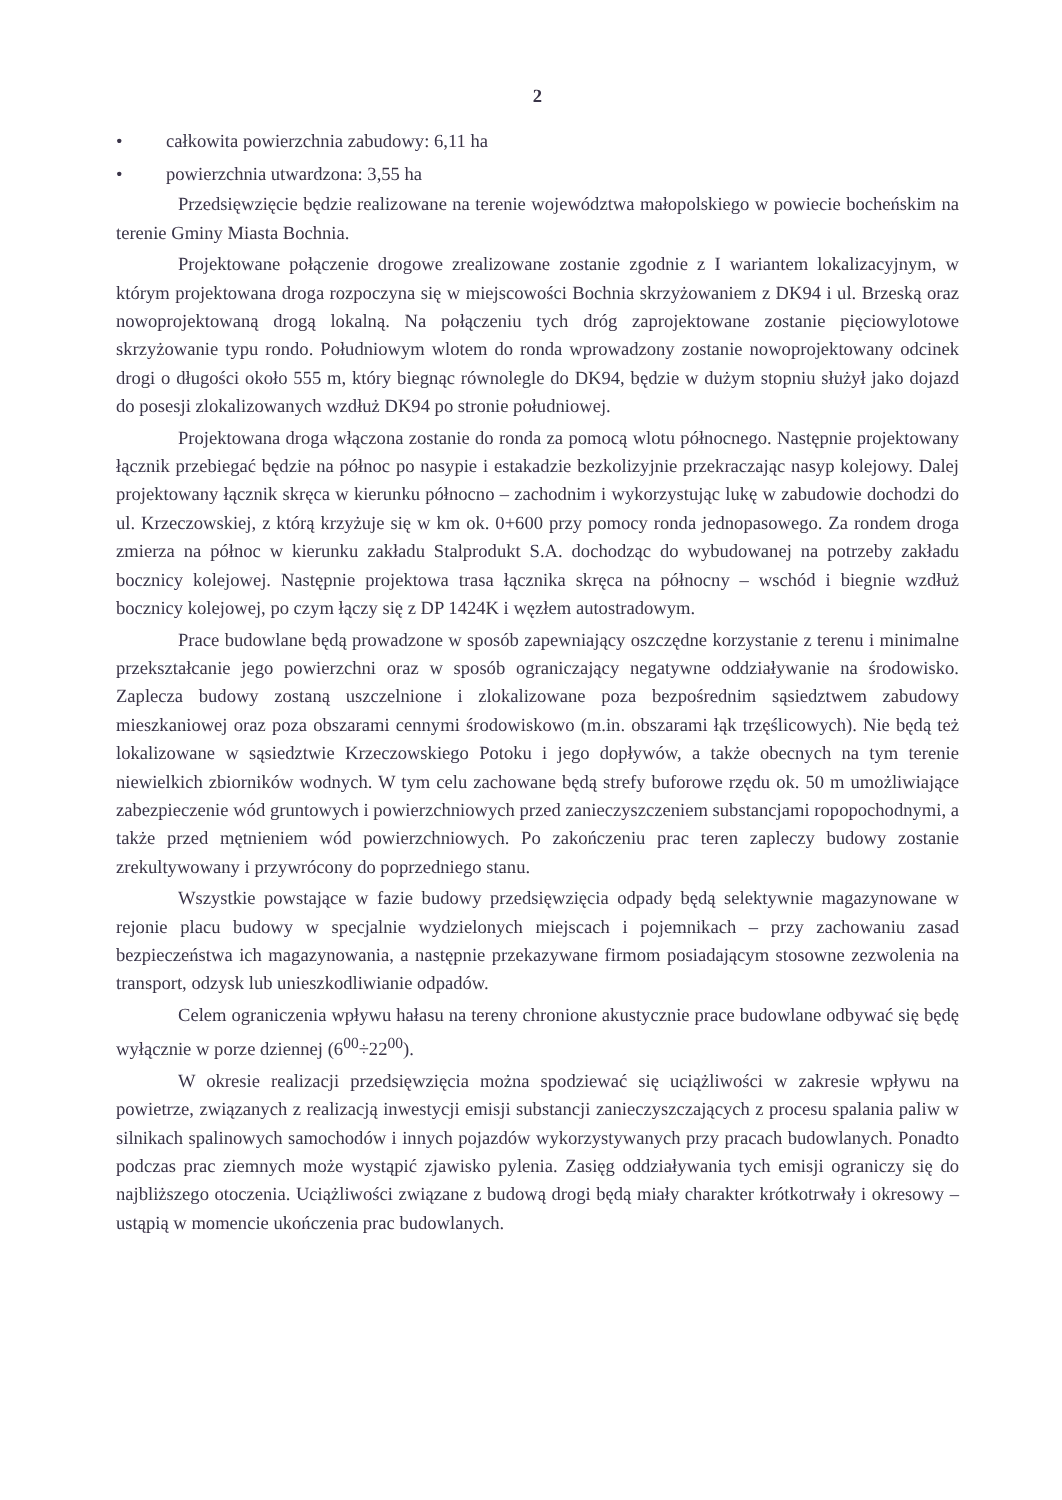2
• całkowita powierzchnia zabudowy: 6,11 ha
• powierzchnia utwardzona: 3,55 ha
Przedsięwzięcie będzie realizowane na terenie województwa małopolskiego w powiecie bocheńskim na terenie Gminy Miasta Bochnia.
Projektowane połączenie drogowe zrealizowane zostanie zgodnie z I wariantem lokalizacyjnym, w którym projektowana droga rozpoczyna się w miejscowości Bochnia skrzyżowaniem z DK94 i ul. Brzeską oraz nowoprojektowaną drogą lokalną. Na połączeniu tych dróg zaprojektowane zostanie pięciowylotowe skrzyżowanie typu rondo. Południowym wlotem do ronda wprowadzony zostanie nowoprojektowany odcinek drogi o długości około 555 m, który biegnąc równolegle do DK94, będzie w dużym stopniu służył jako dojazd do posesji zlokalizowanych wzdłuż DK94 po stronie południowej.
Projektowana droga włączona zostanie do ronda za pomocą wlotu północnego. Następnie projektowany łącznik przebiegać będzie na północ po nasypie i estakadzie bezkolizyjnie przekraczając nasyp kolejowy. Dalej projektowany łącznik skręca w kierunku północno – zachodnim i wykorzystując lukę w zabudowie dochodzi do ul. Krzeczowskiej, z którą krzyżuje się w km ok. 0+600 przy pomocy ronda jednopasowego. Za rondem droga zmierza na północ w kierunku zakładu Stalprodukt S.A. dochodząc do wybudowanej na potrzeby zakładu bocznicy kolejowej. Następnie projektowa trasa łącznika skręca na północny – wschód i biegnie wzdłuż bocznicy kolejowej, po czym łączy się z DP 1424K i węzłem autostradowym.
Prace budowlane będą prowadzone w sposób zapewniający oszczędne korzystanie z terenu i minimalne przekształcanie jego powierzchni oraz w sposób ograniczający negatywne oddziaływanie na środowisko. Zaplecza budowy zostaną uszczelnione i zlokalizowane poza bezpośrednim sąsiedztwem zabudowy mieszkaniowej oraz poza obszarami cennymi środowiskowo (m.in. obszarami łąk trzęślicowych). Nie będą też lokalizowane w sąsiedztwie Krzeczowskiego Potoku i jego dopływów, a także obecnych na tym terenie niewielkich zbiorników wodnych. W tym celu zachowane będą strefy buforowe rzędu ok. 50 m umożliwiające zabezpieczenie wód gruntowych i powierzchniowych przed zanieczyszczeniem substancjami ropopochodnymi, a także przed mętnieniem wód powierzchniowych. Po zakończeniu prac teren zapleczy budowy zostanie zrekultywowany i przywrócony do poprzedniego stanu.
Wszystkie powstające w fazie budowy przedsięwzięcia odpady będą selektywnie magazynowane w rejonie placu budowy w specjalnie wydzielonych miejscach i pojemnikach – przy zachowaniu zasad bezpieczeństwa ich magazynowania, a następnie przekazywane firmom posiadającym stosowne zezwolenia na transport, odzysk lub unieszkodliwianie odpadów.
Celem ograniczenia wpływu hałasu na tereny chronione akustycznie prace budowlane odbywać się będę wyłącznie w porze dziennej (6<sup>00</sup>÷22<sup>00</sup>).
W okresie realizacji przedsięwzięcia można spodziewać się uciążliwości w zakresie wpływu na powietrze, związanych z realizacją inwestycji emisji substancji zanieczyszczających z procesu spalania paliw w silnikach spalinowych samochodów i innych pojazdów wykorzystywanych przy pracach budowlanych. Ponadto podczas prac ziemnych może wystąpić zjawisko pylenia. Zasięg oddziaływania tych emisji ograniczy się do najbliższego otoczenia. Uciążliwości związane z budową drogi będą miały charakter krótkotrwały i okresowy – ustąpią w momencie ukończenia prac budowlanych.